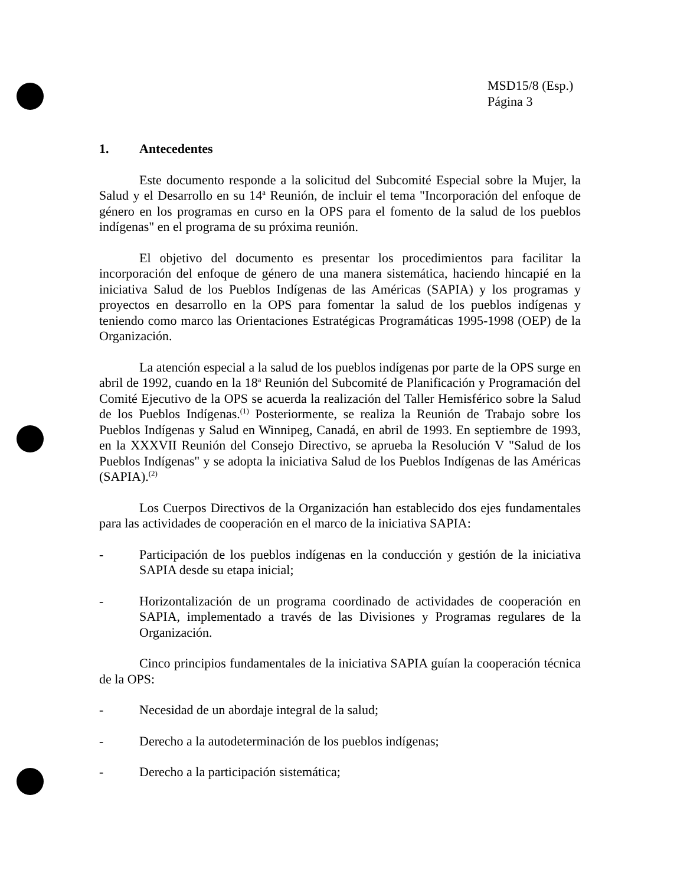MSD15/8 (Esp.)
Página 3
1. Antecedentes
Este documento responde a la solicitud del Subcomité Especial sobre la Mujer, la Salud y el Desarrollo en su 14<sup>a</sup> Reunión, de incluir el tema "Incorporación del enfoque de género en los programas en curso en la OPS para el fomento de la salud de los pueblos indígenas" en el programa de su próxima reunión.
El objetivo del documento es presentar los procedimientos para facilitar la incorporación del enfoque de género de una manera sistemática, haciendo hincapié en la iniciativa Salud de los Pueblos Indígenas de las Américas (SAPIA) y los programas y proyectos en desarrollo en la OPS para fomentar la salud de los pueblos indígenas y teniendo como marco las Orientaciones Estratégicas Programáticas 1995-1998 (OEP) de la Organización.
La atención especial a la salud de los pueblos indígenas por parte de la OPS surge en abril de 1992, cuando en la 18<sup>a</sup> Reunión del Subcomité de Planificación y Programación del Comité Ejecutivo de la OPS se acuerda la realización del Taller Hemisférico sobre la Salud de los Pueblos Indígenas.<sup>(1)</sup> Posteriormente, se realiza la Reunión de Trabajo sobre los Pueblos Indígenas y Salud en Winnipeg, Canadá, en abril de 1993. En septiembre de 1993, en la XXXVII Reunión del Consejo Directivo, se aprueba la Resolución V "Salud de los Pueblos Indígenas" y se adopta la iniciativa Salud de los Pueblos Indígenas de las Américas (SAPIA).<sup>(2)</sup>
Los Cuerpos Directivos de la Organización han establecido dos ejes fundamentales para las actividades de cooperación en el marco de la iniciativa SAPIA:
- Participación de los pueblos indígenas en la conducción y gestión de la iniciativa SAPIA desde su etapa inicial;
- Horizontalización de un programa coordinado de actividades de cooperación en SAPIA, implementado a través de las Divisiones y Programas regulares de la Organización.
Cinco principios fundamentales de la iniciativa SAPIA guían la cooperación técnica de la OPS:
- Necesidad de un abordaje integral de la salud;
- Derecho a la autodeterminación de los pueblos indígenas;
- Derecho a la participación sistemática;